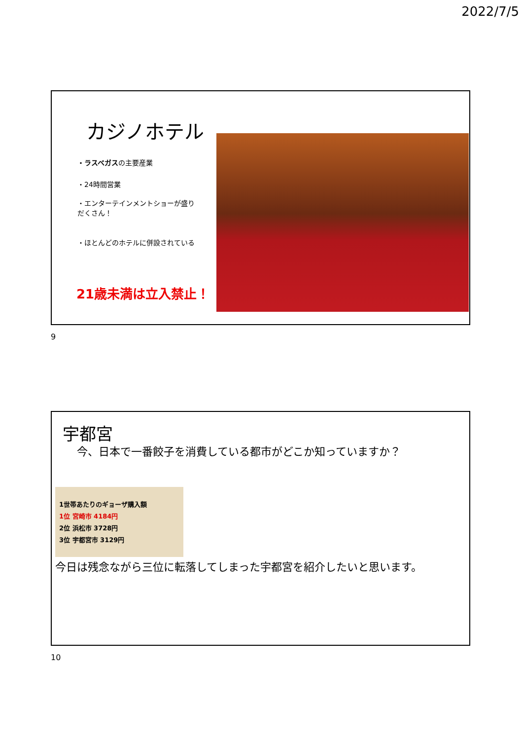2022/7/5
カジノホテル
・ラスベガスの主要産業
・24時間営業
・エンターテインメントショーが盛りだくさん！
・ほとんどのホテルに併設されている
21歳未満は立入禁止！
9
宇都宮
　 今、日本で一番餃子を消費している都市がどこか知っていますか？
1世帯あたりのギョーザ購入額
1位 宮崎市 4184円
2位 浜松市 3728円
3位 宇都宮市 3129円
今日は残念ながら三位に転落してしまった宇都宮を紹介したいと思います。
10